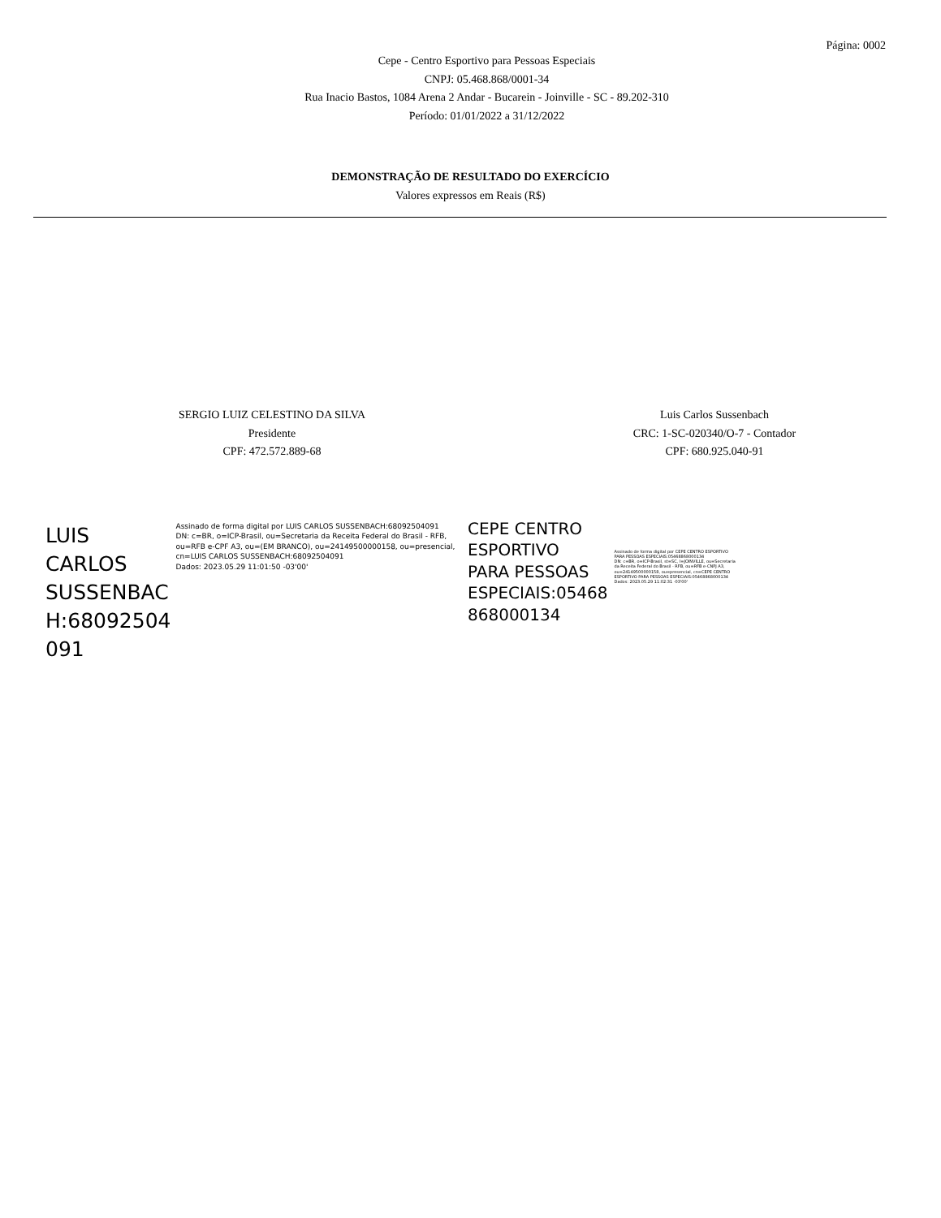Página: 0002
Cepe - Centro Esportivo para Pessoas Especiais
CNPJ: 05.468.868/0001-34
Rua Inacio Bastos, 1084 Arena 2 Andar - Bucarein - Joinville - SC - 89.202-310
Período: 01/01/2022 a 31/12/2022
DEMONSTRAÇÃO DE RESULTADO DO EXERCÍCIO
Valores expressos em Reais (R$)
SERGIO LUIZ CELESTINO DA SILVA
Presidente
CPF: 472.572.889-68
Luis Carlos Sussenbach
CRC: 1-SC-020340/O-7 - Contador
CPF: 680.925.040-91
LUIS CARLOS
SUSSENBAC
H:68092504
091
Assinado de forma digital por LUIS CARLOS SUSSENBACH:68092504091
DN: c=BR, o=ICP-Brasil, ou=Secretaria da Receita Federal do Brasil - RFB, ou=RFB e-CPF A3, ou=(EM BRANCO), ou=24149500000158, ou=presencial, cn=LUIS CARLOS SUSSENBACH:68092504091
Dados: 2023.05.29 11:01:50 -03'00'
CEPE CENTRO
ESPORTIVO
PARA PESSOAS
ESPECIAIS:05468
868000134
Assinado de forma digital por CEPE CENTRO ESPORTIVO PARA PESSOAS ESPECIAIS:05468868000134
DN: c=BR, o=ICP-Brasil, st=SC, l=JOINVILLE, ou=Secretaria da Receita Federal do Brasil - RFB, ou=RFB e-CNPJ A3, ou=24149500000158, ou=presencial, cn=CEPE CENTRO ESPORTIVO PARA PESSOAS ESPECIAIS:05468868000134
Dados: 2023.05.29 11:02:31 -03'00'